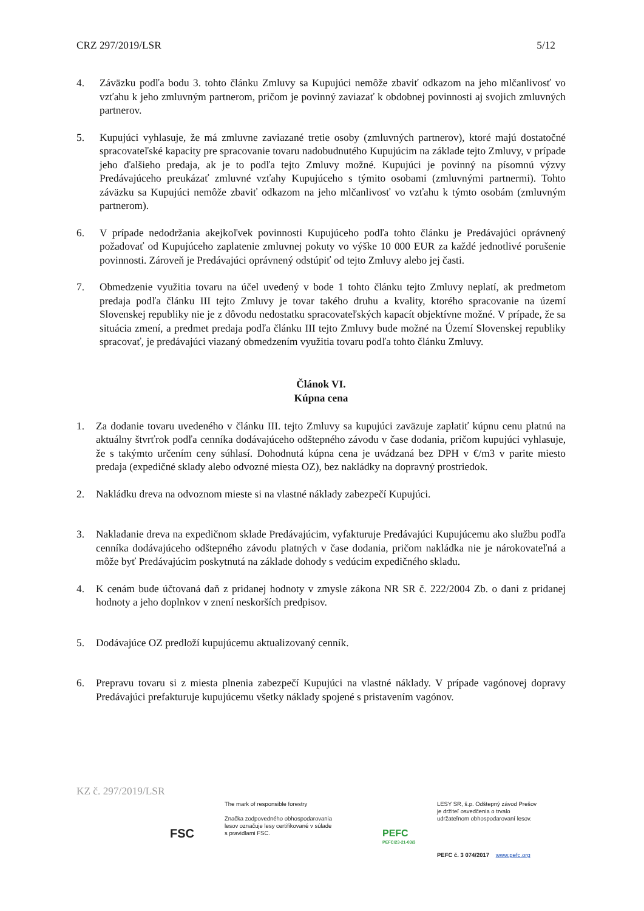CRZ 297/2019/LSR 5/12
4. Záväzku podľa bodu 3. tohto článku Zmluvy sa Kupujúci nemôže zbaviť odkazom na jeho mlčanlivosť vo vzťahu k jeho zmluvným partnerom, pričom je povinný zaviazať k obdobnej povinnosti aj svojich zmluvných partnerov.
5. Kupujúci vyhlasuje, že má zmluvne zaviazané tretie osoby (zmluvných partnerov), ktoré majú dostatočné spracovateľské kapacity pre spracovanie tovaru nadobudnutého Kupujúcim na základe tejto Zmluvy, v prípade jeho ďalšieho predaja, ak je to podľa tejto Zmluvy možné. Kupujúci je povinný na písomnú výzvy Predávajúceho preukázať zmluvné vzťahy Kupujúceho s týmito osobami (zmluvnými partnermi). Tohto záväzku sa Kupujúci nemôže zbaviť odkazom na jeho mlčanlivosť vo vzťahu k týmto osobám (zmluvným partnerom).
6. V prípade nedodržania akejkoľvek povinnosti Kupujúceho podľa tohto článku je Predávajúci oprávnený požadovať od Kupujúceho zaplatenie zmluvnej pokuty vo výške 10 000 EUR za každé jednotlivé porušenie povinnosti. Zároveň je Predávajúci oprávnený odstúpiť od tejto Zmluvy alebo jej časti.
7. Obmedzenie využitia tovaru na účel uvedený v bode 1 tohto článku tejto Zmluvy neplatí, ak predmetom predaja podľa článku III tejto Zmluvy je tovar takého druhu a kvality, ktorého spracovanie na území Slovenskej republiky nie je z dôvodu nedostatku spracovateľských kapacít objektívne možné. V prípade, že sa situácia zmení, a predmet predaja podľa článku III tejto Zmluvy bude možné na Území Slovenskej republiky spracovať, je predávajúci viazaný obmedzením využitia tovaru podľa tohto článku Zmluvy.
Článok VI.
Kúpna cena
1. Za dodanie tovaru uvedeného v článku III. tejto Zmluvy sa kupujúci zaväzuje zaplatiť kúpnu cenu platnú na aktuálny štvrťrok podľa cenníka dodávajúceho odštepného závodu v čase dodania, pričom kupujúci vyhlasuje, že s takýmto určením ceny súhlasí. Dohodnutá kúpna cena je uvádzaná bez DPH v €/m3 v parite miesto predaja (expedičné sklady alebo odvozné miesta OZ), bez nakládky na dopravný prostriedok.
2. Nakládku dreva na odvoznom mieste si na vlastné náklady zabezpečí Kupujúci.
3. Nakladanie dreva na expedičnom sklade Predávajúcim, vyfakturuje Predávajúci Kupujúcemu ako službu podľa cenníka dodávajúceho odštepného závodu platných v čase dodania, pričom nakládka nie je nárokovateľná a môže byť Predávajúcim poskytnutá na základe dohody s vedúcim expedičného skladu.
4. K cenám bude účtovaná daň z pridanej hodnoty v zmysle zákona NR SR č. 222/2004 Zb. o dani z pridanej hodnoty a jeho doplnkov v znení neskorších predpisov.
5. Dodávajúce OZ predloží kupujúcemu aktualizovaný cenník.
6. Prepravu tovaru si z miesta plnenia zabezpečí Kupujúci na vlastné náklady. V prípade vagónovej dopravy Predávajúci prefakturuje kupujúcemu všetky náklady spojené s pristavením vagónov.
KZ č. 297/2019/LSR
FSC
The mark of responsible forestry
Značka zodpovedného obhospodarovania
lesov označuje lesy certifikované v súlade
s pravidlami FSC.
PEFC
PEFC/23-21-03/3
LESY SR, š.p. Odštepný závod Prešov
je držiteľ osvedčenia o trvalo
udržateľnom obhospodarovaní lesov.
PEFC č. 3 074/2017 www.pefc.org